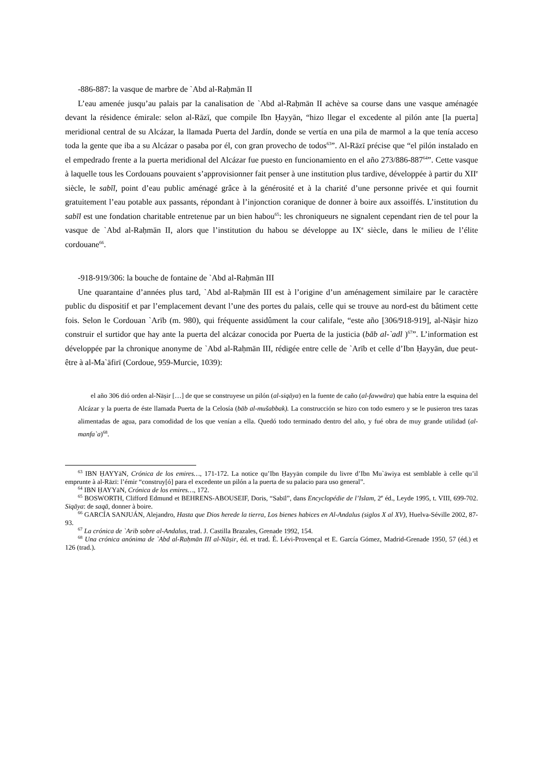-886-887: la vasque de marbre de `Abd al-Raḥmān II
L’eau amenée jusqu’au palais par la canalisation de `Abd al-Raḥmān II achève sa course dans une vasque aménagée devant la résidence émirale: selon al-Rāzī, que compile Ibn Ḥayyān, “hizo llegar el excedente al pilón ante [la puerta] meridional central de su Alcázar, la llamada Puerta del Jardín, donde se vertía en una pila de marmol a la que tenía acceso toda la gente que iba a su Alcázar o pasaba por él, con gran provecho de todos<sup>63</sup>”. Al-Rāzī précise que “el pilón instalado en el empedrado frente a la puerta meridional del Alcázar fue puesto en funcionamiento en el año 273/886-887<sup>64</sup>”. Cette vasque à laquelle tous les Cordouans pouvaient s’approvisionner fait penser à une institution plus tardive, développée à partir du XII<sup>e</sup> siècle, le sabīl, point d’eau public aménagé grâce à la générosité et à la charité d’une personne privée et qui fournit gratuitement l’eau potable aux passants, répondant à l’injonction coranique de donner à boire aux assoiffés. L’institution du sabīl est une fondation charitable entretenue par un bien habou<sup>65</sup>: les chroniqueurs ne signalent cependant rien de tel pour la vasque de `Abd al-Raḥmān II, alors que l’institution du habou se développe au IX<sup>e</sup> siècle, dans le milieu de l’élite cordouane<sup>66</sup>.
-918-919/306: la bouche de fontaine de `Abd al-Raḥmān III
Une quarantaine d’années plus tard, `Abd al-Raḥmān III est à l’origine d’un aménagement similaire par le caractère public du dispositif et par l’emplacement devant l’une des portes du palais, celle qui se trouve au nord-est du bâtiment cette fois. Selon le Cordouan `Arīb (m. 980), qui fréquente assidûment la cour califale, “este año [306/918-919], al-Nāṣir hizo construir el surtidor que hay ante la puerta del alcázar conocida por Puerta de la justicia (bāb al-`adl )<sup>67</sup>”. L’information est développée par la chronique anonyme de `Abd al-Raḥmān III, rédigée entre celle de `Arīb et celle d’Ibn Ḥayyān, due peut-être à al-Ma`āfirī (Cordoue, 959-Murcie, 1039):
el año 306 dió orden al-Nāṣir […] de que se construyese un pilón (al-siqāya) en la fuente de caño (al-fawwāra) que había entre la esquina del Alcázar y la puerta de éste llamada Puerta de la Celosía (bāb al-mušabbak). La construcción se hizo con todo esmero y se le pusieron tres tazas alimentadas de agua, para comodidad de los que venían a ella. Quedó todo terminado dentro del año, y fué obra de muy grande utilidad (al-manfa`a)<sup>68</sup>.
<sup>63</sup> IBN ḤAYYāN, Crónica de los emires…, 171-172. La notice qu’Ibn Ḥayyān compile du livre d’Ibn Mu`āwiya est semblable à celle qu’il emprunte à al-Rāzī: l’émir “construy[ó] para el excedente un pilón a la puerta de su palacio para uso general”.
<sup>64</sup> IBN ḤAYYāN, Crónica de los emires…, 172.
<sup>65</sup> BOSWORTH, Clifford Edmund et BEHRENS-ABOUSEIF, Doris, “Sabīl”, dans Encyclopédie de l’Islam, 2<sup>e</sup> éd., Leyde 1995, t. VIII, 699-702. Siqāya: de saqā, donner à boire.
<sup>66</sup> GARCÍA SANJUÁN, Alejandro, Hasta que Dios herede la tierra, Los bienes habices en Al-Andalus (siglos X al XV), Huelva-Séville 2002, 87-93.
<sup>67</sup> La crónica de `Arib sobre al-Andalus, trad. J. Castilla Brazales, Grenade 1992, 154.
<sup>68</sup> Una crónica anónima de `Abd al-Raḥmān III al-Nāṣir, éd. et trad. É. Lévi-Provençal et E. García Gómez, Madrid-Grenade 1950, 57 (éd.) et 126 (trad.).